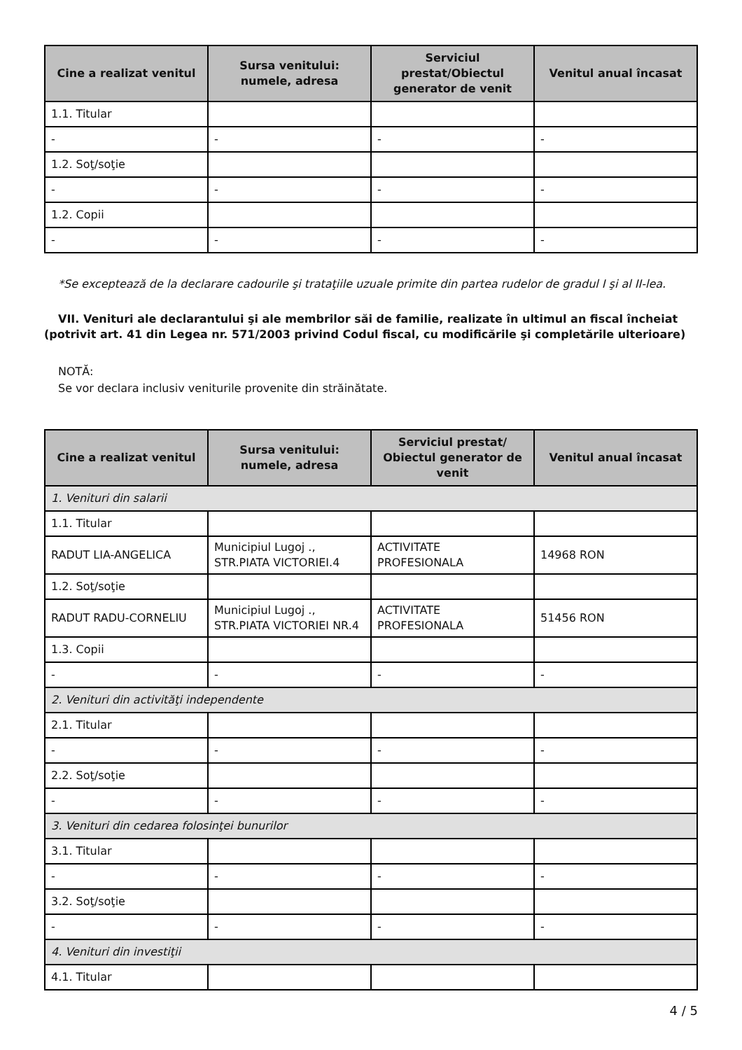| Cine a realizat venitul | Sursa venitului: numele, adresa | Serviciul prestat/Obiectul generator de venit | Venitul anual încasat |
| --- | --- | --- | --- |
| 1.1. Titular | | | |
| - | - | - | - |
| 1.2. Soţ/soţie | | | |
| - | - | - | - |
| 1.2. Copii | | | |
| - | - | - | - |
*Se exceptează de la declarare cadourile şi trataţiile uzuale primite din partea rudelor de gradul I şi al II-lea.
VII. Venituri ale declarantului şi ale membrilor săi de familie, realizate în ultimul an fiscal încheiat (potrivit art. 41 din Legea nr. 571/2003 privind Codul fiscal, cu modificările şi completările ulterioare)
NOTĂ:
Se vor declara inclusiv veniturile provenite din străinătate.
| Cine a realizat venitul | Sursa venitului: numele, adresa | Serviciul prestat/ Obiectul generator de venit | Venitul anual încasat |
| --- | --- | --- | --- |
| 1. Venituri din salarii | | | |
| 1.1. Titular | | | |
| RADUT LIA-ANGELICA | Municipiul Lugoj ., STR.PIATA VICTORIEI.4 | ACTIVITATE PROFESIONALA | 14968 RON |
| 1.2. Soţ/soţie | | | |
| RADUT RADU-CORNELIU | Municipiul Lugoj ., STR.PIATA VICTORIEI NR.4 | ACTIVITATE PROFESIONALA | 51456 RON |
| 1.3. Copii | | | |
| - | - | - | - |
| 2. Venituri din activităţi independente | | | |
| 2.1. Titular | | | |
| - | - | - | - |
| 2.2. Soţ/soţie | | | |
| - | - | - | - |
| 3. Venituri din cedarea folosinţei bunurilor | | | |
| 3.1. Titular | | | |
| - | - | - | - |
| 3.2. Soţ/soţie | | | |
| - | - | - | - |
| 4. Venituri din investiţii | | | |
| 4.1. Titular | | | |
4 / 5